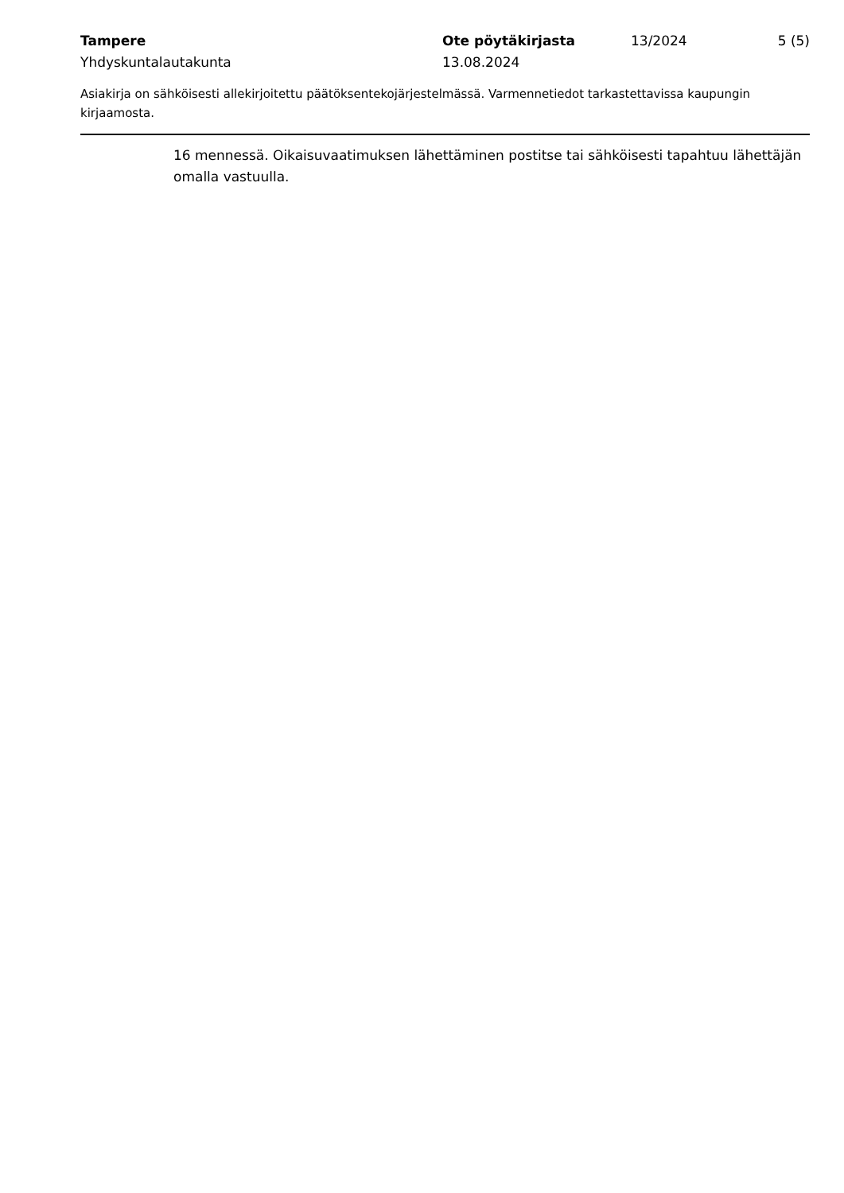Tampere
Yhdyskuntalautakunta
Ote pöytäkirjasta
13.08.2024
13/2024 5 (5)
Asiakirja on sähköisesti allekirjoitettu päätöksentekojärjestelmässä. Varmennetiedot tarkastettavissa kaupungin kirjaamosta.
16 mennessä. Oikaisuvaatimuksen lähettäminen postitse tai sähköisesti tapahtuu lähettäjän omalla vastuulla.